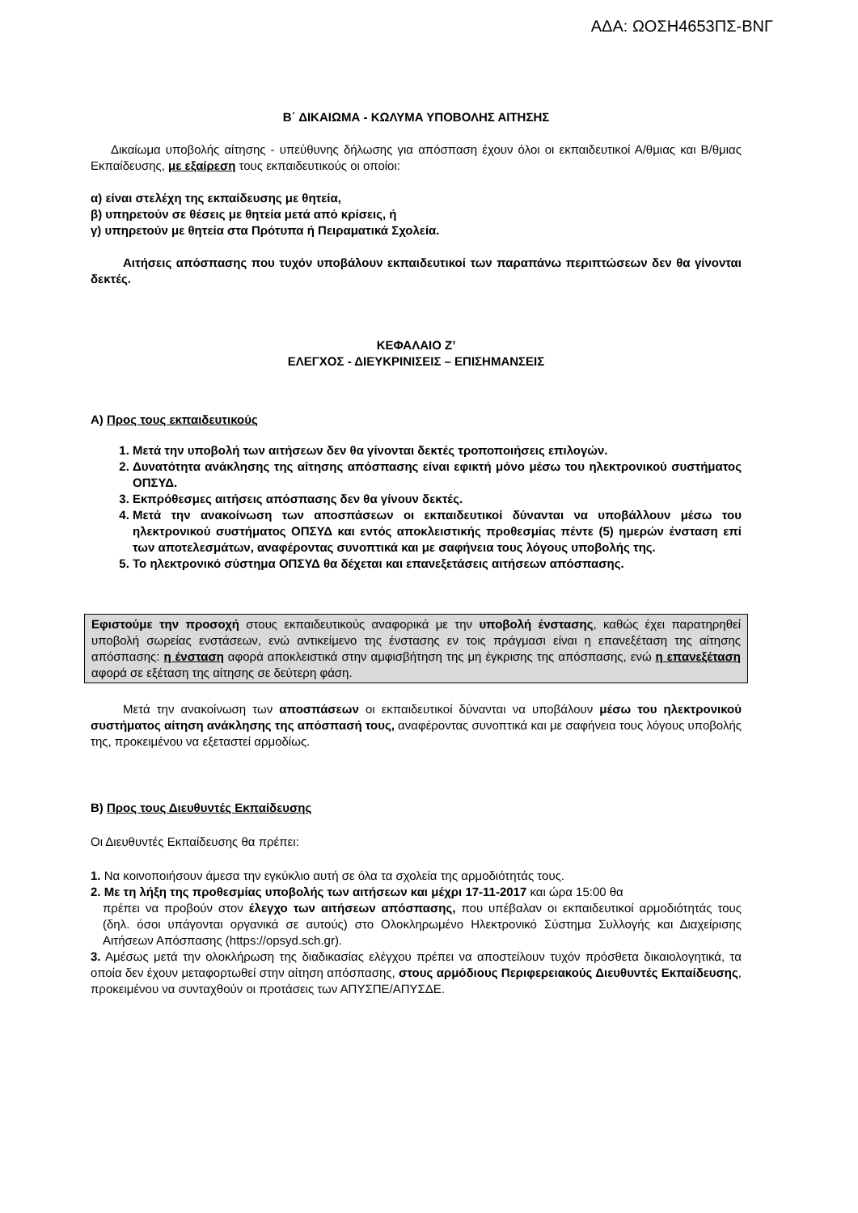ΑΔΑ: ΩΟΣΗ4653ΠΣ-ΒΝΓ
Β΄ ΔΙΚΑΙΩΜΑ - ΚΩΛΥΜΑ ΥΠΟΒΟΛΗΣ ΑΙΤΗΣΗΣ
Δικαίωμα υποβολής αίτησης - υπεύθυνης δήλωσης για απόσπαση έχουν όλοι οι εκπαιδευτικοί Α/θμιας και Β/θμιας Εκπαίδευσης, με εξαίρεση τους εκπαιδευτικούς οι οποίοι:
α) είναι στελέχη της εκπαίδευσης με θητεία,
β) υπηρετούν σε θέσεις με θητεία μετά από κρίσεις, ή
γ) υπηρετούν με θητεία στα Πρότυπα ή Πειραματικά Σχολεία.
Αιτήσεις απόσπασης που τυχόν υποβάλουν εκπαιδευτικοί των παραπάνω περιπτώσεων δεν θα γίνονται δεκτές.
ΚΕΦΑΛΑΙΟ Ζ’
ΕΛΕΓΧΟΣ - ΔΙΕΥΚΡΙΝΙΣΕΙΣ – ΕΠΙΣΗΜΑΝΣΕΙΣ
Α) Προς τους εκπαιδευτικούς
1. Μετά την υποβολή των αιτήσεων δεν θα γίνονται δεκτές τροποποιήσεις επιλογών.
2. Δυνατότητα ανάκλησης της αίτησης απόσπασης είναι εφικτή μόνο μέσω του ηλεκτρονικού συστήματος ΟΠΣΥΔ.
3. Εκπρόθεσμες αιτήσεις απόσπασης δεν θα γίνουν δεκτές.
4. Μετά την ανακοίνωση των αποσπάσεων οι εκπαιδευτικοί δύνανται να υποβάλλουν μέσω του ηλεκτρονικού συστήματος ΟΠΣΥΔ και εντός αποκλειστικής προθεσμίας πέντε (5) ημερών ένσταση επί των αποτελεσμάτων, αναφέροντας συνοπτικά και με σαφήνεια τους λόγους υποβολής της.
5. Το ηλεκτρονικό σύστημα ΟΠΣΥΔ θα δέχεται και επανεξετάσεις αιτήσεων απόσπασης.
Εφιστούμε την προσοχή στους εκπαιδευτικούς αναφορικά με την υποβολή ένστασης, καθώς έχει παρατηρηθεί υποβολή σωρείας ενστάσεων, ενώ αντικείμενο της ένστασης εν τοις πράγμασι είναι η επανεξέταση της αίτησης απόσπασης: η ένσταση αφορά αποκλειστικά στην αμφισβήτηση της μη έγκρισης της απόσπασης, ενώ η επανεξέταση αφορά σε εξέταση της αίτησης σε δεύτερη φάση.
Μετά την ανακοίνωση των αποσπάσεων οι εκπαιδευτικοί δύνανται να υποβάλουν μέσω του ηλεκτρονικού συστήματος αίτηση ανάκλησης της απόσπασή τους, αναφέροντας συνοπτικά και με σαφήνεια τους λόγους υποβολής της, προκειμένου να εξεταστεί αρμοδίως.
Β) Προς τους Διευθυντές Εκπαίδευσης
Οι Διευθυντές Εκπαίδευσης θα πρέπει:
1. Να κοινοποιήσουν άμεσα την εγκύκλιο αυτή σε όλα τα σχολεία της αρμοδιότητάς τους.
2. Με τη λήξη της προθεσμίας υποβολής των αιτήσεων και μέχρι 17-11-2017 και ώρα 15:00 θα
πρέπει να προβούν στον έλεγχο των αιτήσεων απόσπασης, που υπέβαλαν οι εκπαιδευτικοί αρμοδιότητάς τους (δηλ. όσοι υπάγονται οργανικά σε αυτούς) στο Ολοκληρωμένο Ηλεκτρονικό Σύστημα Συλλογής και Διαχείρισης Αιτήσεων Απόσπασης (https://opsyd.sch.gr).
3. Αμέσως μετά την ολοκλήρωση της διαδικασίας ελέγχου πρέπει να αποστείλουν τυχόν πρόσθετα δικαιολογητικά, τα οποία δεν έχουν μεταφορτωθεί στην αίτηση απόσπασης, στους αρμόδιους Περιφερειακούς Διευθυντές Εκπαίδευσης, προκειμένου να συνταχθούν οι προτάσεις των ΑΠΥΣΠΕ/ΑΠΥΣΔΕ.